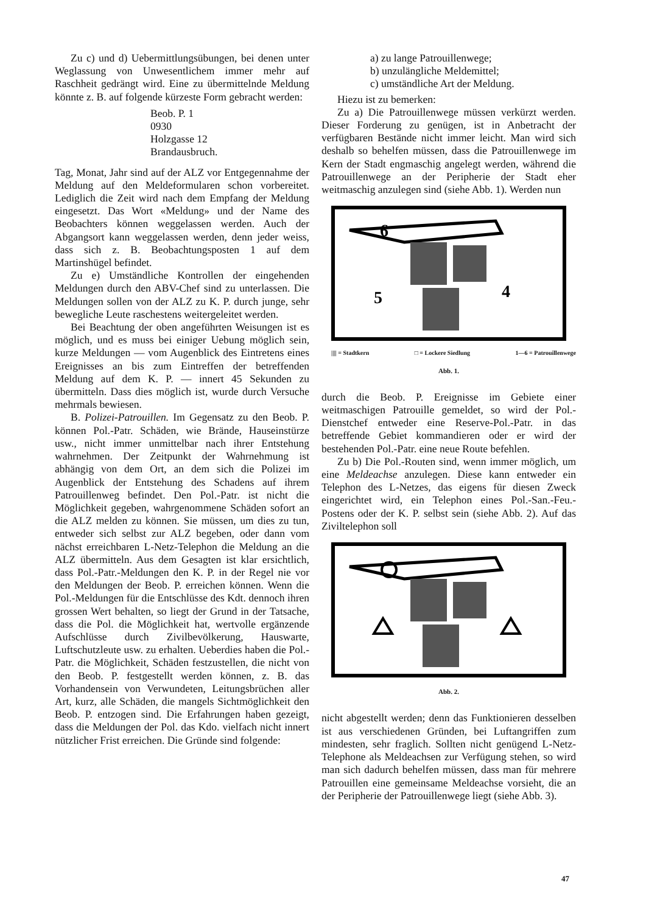Zu c) und d) Uebermittlungsübungen, bei denen unter Weglassung von Unwesentlichem immer mehr auf Raschheit gedrängt wird. Eine zu übermittelnde Meldung könnte z. B. auf folgende kürzeste Form gebracht werden:
Beob. P. 1
0930
Holzgasse 12
Brandausbruch.
Tag, Monat, Jahr sind auf der ALZ vor Entgegennahme der Meldung auf den Meldeformularen schon vorbereitet. Lediglich die Zeit wird nach dem Empfang der Meldung eingesetzt. Das Wort «Meldung» und der Name des Beobachters können weggelassen werden. Auch der Abgangsort kann weggelassen werden, denn jeder weiss, dass sich z. B. Beobachtungsposten 1 auf dem Martinshügel befindet.
Zu e) Umständliche Kontrollen der eingehenden Meldungen durch den ABV-Chef sind zu unterlassen. Die Meldungen sollen von der ALZ zu K. P. durch junge, sehr bewegliche Leute raschestens weitergeleitet werden.
Bei Beachtung der oben angeführten Weisungen ist es möglich, und es muss bei einiger Uebung möglich sein, kurze Meldungen — vom Augenblick des Eintretens eines Ereignisses an bis zum Eintreffen der betreffenden Meldung auf dem K. P. — innert 45 Sekunden zu übermitteln. Dass dies möglich ist, wurde durch Versuche mehrmals bewiesen.
B. Polizei-Patrouillen. Im Gegensatz zu den Beob. P. können Pol.-Patr. Schäden, wie Brände, Hauseinstürze usw., nicht immer unmittelbar nach ihrer Entstehung wahrnehmen. Der Zeitpunkt der Wahrnehmung ist abhängig von dem Ort, an dem sich die Polizei im Augenblick der Entstehung des Schadens auf ihrem Patrouillenweg befindet. Den Pol.-Patr. ist nicht die Möglichkeit gegeben, wahrgenommene Schäden sofort an die ALZ melden zu können. Sie müssen, um dies zu tun, entweder sich selbst zur ALZ begeben, oder dann vom nächst erreichbaren L-Netz-Telephon die Meldung an die ALZ übermitteln. Aus dem Gesagten ist klar ersichtlich, dass Pol.-Patr.-Meldungen den K. P. in der Regel nie vor den Meldungen der Beob. P. erreichen können. Wenn die Pol.-Meldungen für die Entschlüsse des Kdt. dennoch ihren grossen Wert behalten, so liegt der Grund in der Tatsache, dass die Pol. die Möglichkeit hat, wertvolle ergänzende Aufschlüsse durch Zivilbevölkerung, Hauswarte, Luftschutzleute usw. zu erhalten. Ueberdies haben die Pol.-Patr. die Möglichkeit, Schäden festzustellen, die nicht von den Beob. P. festgestellt werden können, z. B. das Vorhandensein von Verwundeten, Leitungsbrüchen aller Art, kurz, alle Schäden, die mangels Sichtmöglichkeit den Beob. P. entzogen sind. Die Erfahrungen haben gezeigt, dass die Meldungen der Pol. das Kdo. vielfach nicht innert nützlicher Frist erreichen. Die Gründe sind folgende:
a) zu lange Patrouillenwege;
b) unzulängliche Meldemittel;
c) umständliche Art der Meldung.
Hiezu ist zu bemerken:
Zu a) Die Patrouillenwege müssen verkürzt werden. Dieser Forderung zu genügen, ist in Anbetracht der verfügbaren Bestände nicht immer leicht. Man wird sich deshalb so behelfen müssen, dass die Patrouillenwege im Kern der Stadt engmaschig angelegt werden, während die Patrouillenwege an der Peripherie der Stadt eher weitmaschig anzulegen sind (siehe Abb. 1). Werden nun
5
4
6
|||| = Stadtkern □ = Lockere Siedlung 1—6 = Patrouillenwege
Abb. 1.
durch die Beob. P. Ereignisse im Gebiete einer weitmaschigen Patrouille gemeldet, so wird der Pol.-Dienstchef entweder eine Reserve-Pol.-Patr. in das betreffende Gebiet kommandieren oder er wird der bestehenden Pol.-Patr. eine neue Route befehlen.
Zu b) Die Pol.-Routen sind, wenn immer möglich, um eine Meldeachse anzulegen. Diese kann entweder ein Telephon des L-Netzes, das eigens für diesen Zweck eingerichtet wird, ein Telephon eines Pol.-San.-Feu.-Postens oder der K. P. selbst sein (siehe Abb. 2). Auf das Ziviltelephon soll
Abb. 2.
nicht abgestellt werden; denn das Funktionieren desselben ist aus verschiedenen Gründen, bei Luftangriffen zum mindesten, sehr fraglich. Sollten nicht genügend L-Netz-Telephone als Meldeachsen zur Verfügung stehen, so wird man sich dadurch behelfen müssen, dass man für mehrere Patrouillen eine gemeinsame Meldeachse vorsieht, die an der Peripherie der Patrouillenwege liegt (siehe Abb. 3).
47